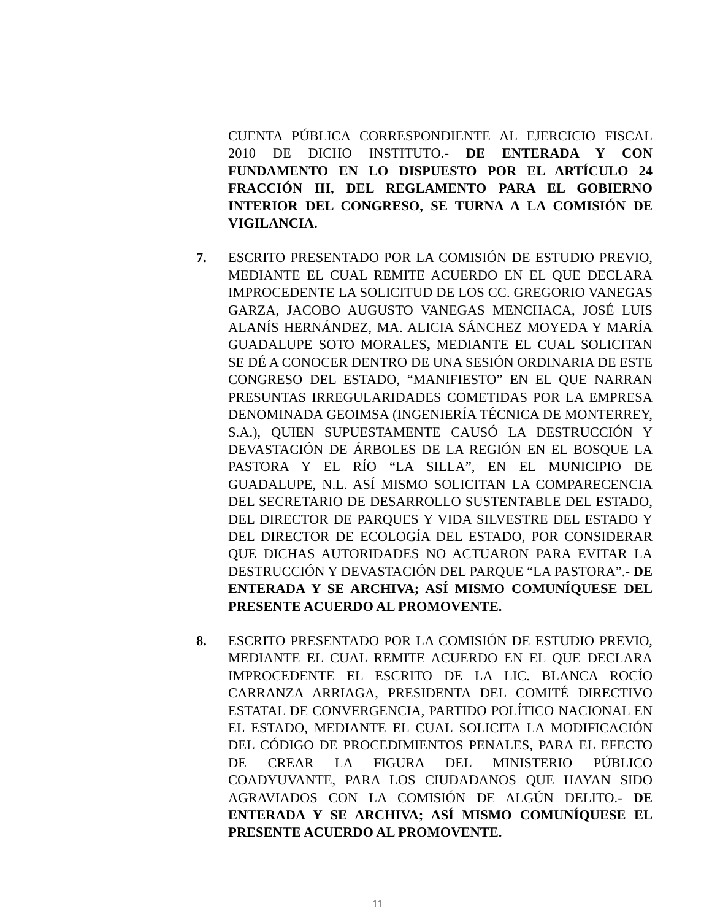CUENTA PÚBLICA CORRESPONDIENTE AL EJERCICIO FISCAL 2010 DE DICHO INSTITUTO.- DE ENTERADA Y CON FUNDAMENTO EN LO DISPUESTO POR EL ARTÍCULO 24 FRACCIÓN III, DEL REGLAMENTO PARA EL GOBIERNO INTERIOR DEL CONGRESO, SE TURNA A LA COMISIÓN DE VIGILANCIA.
7. ESCRITO PRESENTADO POR LA COMISIÓN DE ESTUDIO PREVIO, MEDIANTE EL CUAL REMITE ACUERDO EN EL QUE DECLARA IMPROCEDENTE LA SOLICITUD DE LOS CC. GREGORIO VANEGAS GARZA, JACOBO AUGUSTO VANEGAS MENCHACA, JOSÉ LUIS ALANÍS HERNÁNDEZ, MA. ALICIA SÁNCHEZ MOYEDA Y MARÍA GUADALUPE SOTO MORALES, MEDIANTE EL CUAL SOLICITAN SE DÉ A CONOCER DENTRO DE UNA SESIÓN ORDINARIA DE ESTE CONGRESO DEL ESTADO, “MANIFIESTO” EN EL QUE NARRAN PRESUNTAS IRREGULARIDADES COMETIDAS POR LA EMPRESA DENOMINADA GEOIMSA (INGENIERÍA TÉCNICA DE MONTERREY, S.A.), QUIEN SUPUESTAMENTE CAUSÓ LA DESTRUCCIÓN Y DEVASTACIÓN DE ÁRBOLES DE LA REGIÓN EN EL BOSQUE LA PASTORA Y EL RÍO “LA SILLA”, EN EL MUNICIPIO DE GUADALUPE, N.L. ASÍ MISMO SOLICITAN LA COMPARECENCIA DEL SECRETARIO DE DESARROLLO SUSTENTABLE DEL ESTADO, DEL DIRECTOR DE PARQUES Y VIDA SILVESTRE DEL ESTADO Y DEL DIRECTOR DE ECOLOGÍA DEL ESTADO, POR CONSIDERAR QUE DICHAS AUTORIDADES NO ACTUARON PARA EVITAR LA DESTRUCCIÓN Y DEVASTACIÓN DEL PARQUE “LA PASTORA”.- DE ENTERADA Y SE ARCHIVA; ASÍ MISMO COMUNÍQUESE DEL PRESENTE ACUERDO AL PROMOVENTE.
8. ESCRITO PRESENTADO POR LA COMISIÓN DE ESTUDIO PREVIO, MEDIANTE EL CUAL REMITE ACUERDO EN EL QUE DECLARA IMPROCEDENTE EL ESCRITO DE LA LIC. BLANCA ROCÍO CARRANZA ARRIAGA, PRESIDENTA DEL COMITÉ DIRECTIVO ESTATAL DE CONVERGENCIA, PARTIDO POLÍTICO NACIONAL EN EL ESTADO, MEDIANTE EL CUAL SOLICITA LA MODIFICACIÓN DEL CÓDIGO DE PROCEDIMIENTOS PENALES, PARA EL EFECTO DE CREAR LA FIGURA DEL MINISTERIO PÚBLICO COADYUVANTE, PARA LOS CIUDADANOS QUE HAYAN SIDO AGRAVIADOS CON LA COMISIÓN DE ALGÚN DELITO.- DE ENTERADA Y SE ARCHIVA; ASÍ MISMO COMUNÍQUESE EL PRESENTE ACUERDO AL PROMOVENTE.
11